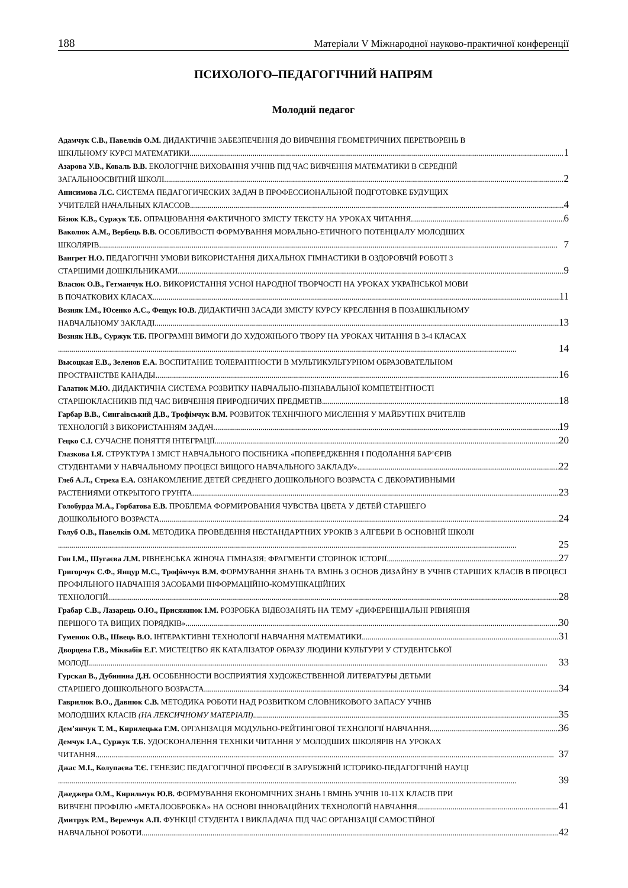188 Матеріали V Міжнародної науково-практичної конференції
ПСИХОЛОГО–ПЕДАГОГІЧНИЙ НАПРЯМ
Молодий педагог
Адамчук С.В., Павелків О.М. ДИДАКТИЧНЕ ЗАБЕЗПЕЧЕННЯ ДО ВИВЧЕННЯ ГЕОМЕТРИЧНИХ ПЕРЕТВОРЕНЬ В
ШКІЛЬНОМУ КУРСІ МАТЕМАТИКИ 1
Азарова У.В., Коваль В.В. ЕКОЛОГІЧНЕ ВИХОВАННЯ УЧНІВ ПІД ЧАС ВИВЧЕННЯ МАТЕМАТИКИ В СЕРЕДНІЙ
ЗАГАЛЬНООСВІТНІЙ ШКОЛІ 2
Анисимова Л.С. СИСТЕМА ПЕДАГОГИЧЕСКИХ ЗАДАЧ В ПРОФЕССИОНАЛЬНОЙ ПОДГОТОВКЕ БУДУЩИХ
УЧИТЕЛЕЙ НАЧАЛЬНЫХ КЛАССОВ 4
Бізюк К.В., Суржук Т.Б. ОПРАЦЮВАННЯ ФАКТИЧНОГО ЗМІСТУ ТЕКСТУ НА УРОКАХ ЧИТАННЯ 6
Ваколюк А.М., Вербець В.В. ОСОБЛИВОСТІ ФОРМУВАННЯ МОРАЛЬНО-ЕТИЧНОГО ПОТЕНЦІАЛУ МОЛОДШИХ
ШКОЛЯРІВ 7
Вангрет Н.О. ПЕДАГОГІЧНІ УМОВИ ВИКОРИСТАННЯ ДИХАЛЬНОХ ГІМНАСТИКИ В ОЗДОРОВЧІЙ РОБОТІ З
СТАРШИМИ ДОШКІЛЬНИКАМИ 9
Власюк О.В., Гетманчук Н.О. ВИКОРИСТАННЯ УСНОЇ НАРОДНОЇ ТВОРЧОСТІ НА УРОКАХ УКРАЇНСЬКОЇ МОВИ
В ПОЧАТКОВИХ КЛАСАХ 11
Возняк І.М., Юсенко А.С., Фещук Ю.В. ДИДАКТИЧНІ ЗАСАДИ ЗМІСТУ КУРСУ КРЕСЛЕННЯ В ПОЗАШКІЛЬНОМУ
НАВЧАЛЬНОМУ ЗАКЛАДІ 13
Возняк Н.В., Суржук Т.Б. ПРОГРАМНІ ВИМОГИ ДО ХУДОЖНЬОГО ТВОРУ НА УРОКАХ ЧИТАННЯ В 3-4 КЛАСАХ
14
Высоцкая Е.В., Зеленов Е.А. ВОСПИТАНИЕ ТОЛЕРАНТНОСТИ В МУЛЬТИКУЛЬТУРНОМ ОБРАЗОВАТЕЛЬНОМ
ПРОСТРАНСТВЕ КАНАДЫ 16
Галатюк М.Ю. ДИДАКТИЧНА СИСТЕМА РОЗВИТКУ НАВЧАЛЬНО-ПІЗНАВАЛЬНОЇ КОМПЕТЕНТНОСТІ
СТАРШОКЛАСНИКІВ ПІД ЧАС ВИВЧЕННЯ ПРИРОДНИЧИХ ПРЕДМЕТІВ 18
Гарбар В.В., Сингаївський Д.В., Трофімчук В.М. РОЗВИТОК ТЕХНІЧНОГО МИСЛЕННЯ У МАЙБУТНІХ ВЧИТЕЛІВ
ТЕХНОЛОГІЙ З ВИКОРИСТАННЯМ ЗАДАЧ 19
Гецко С.І. СУЧАСНЕ ПОНЯТТЯ ІНТЕГРАЦІЇ 20
Глазкова І.Я. СТРУКТУРА І ЗМІСТ НАВЧАЛЬНОГО ПОСІБНИКА «ПОПЕРЕДЖЕННЯ І ПОДОЛАННЯ БАР’ЄРІВ
СТУДЕНТАМИ У НАВЧАЛЬНОМУ ПРОЦЕСІ ВИЩОГО НАВЧАЛЬНОГО ЗАКЛАДУ» 22
Глеб А.Л., Стреха Е.А. ОЗНАКОМЛЕНИЕ ДЕТЕЙ СРЕДНЕГО ДОШКОЛЬНОГО ВОЗРАСТА С ДЕКОРАТИВНЫМИ
РАСТЕНИЯМИ ОТКРЫТОГО ГРУНТА 23
Голобурда М.А., Горбатова Е.В. ПРОБЛЕМА ФОРМИРОВАНИЯ ЧУВСТВА ЦВЕТА У ДЕТЕЙ СТАРШЕГО
ДОШКОЛЬНОГО ВОЗРАСТА 24
Голуб О.В., Павелків О.М. МЕТОДИКА ПРОВЕДЕННЯ НЕСТАНДАРТНИХ УРОКІВ З АЛГЕБРИ В ОСНОВНІЙ ШКОЛІ
25
Гон І.М., Шугаєва Л.М. РІВНЕНСЬКА ЖІНОЧА ГІМНАЗІЯ: ФРАГМЕНТИ СТОРІНОК ІСТОРІЇ 27
Григорчук С.Ф., Янцур М.С., Трофімчук В.М. ФОРМУВАННЯ ЗНАНЬ ТА ВМІНЬ З ОСНОВ ДИЗАЙНУ В УЧНІВ СТАРШИХ КЛАСІВ В ПРОЦЕСІ ПРОФІЛЬНОГО НАВЧАННЯ ЗАСОБАМИ ІНФОРМАЦІЙНО-КОМУНІКАЦІЙНИХ
ТЕХНОЛОГІЙ 28
Грабар С.В., Лазарець О.Ю., Присяжнюк І.М. РОЗРОБКА ВІДЕОЗАНЯТЬ НА ТЕМУ «ДИФЕРЕНЦІАЛЬНІ РІВНЯННЯ
ПЕРШОГО ТА ВИЩИХ ПОРЯДКІВ» 30
Гуменюк О.В., Швець В.О. ІНТЕРАКТИВНІ ТЕХНОЛОГІЇ НАВЧАННЯ МАТЕМАТИКИ 31
Дворцева Г.В., Міквабія Е.Г. МИСТЕЦТВО ЯК КАТАЛІЗАТОР ОБРАЗУ ЛЮДИНИ КУЛЬТУРИ У СТУДЕНТСЬКОЇ
МОЛОДІ 33
Гурская В., Дубинина Д.Н. ОСОБЕННОСТИ ВОСПРИЯТИЯ ХУДОЖЕСТВЕННОЙ ЛИТЕРАТУРЫ ДЕТЬМИ
СТАРШЕГО ДОШКОЛЬНОГО ВОЗРАСТА 34
Гаврилюк В.О., Давнюк С.В. МЕТОДИКА РОБОТИ НАД РОЗВИТКОМ СЛОВНИКОВОГО ЗАПАСУ УЧНІВ
МОЛОДШИХ КЛАСІВ (НА ЛЕКСИЧНОМУ МАТЕРІАЛІ) 35
Дем’янчук Т. М., Кирилецька Г.М. ОРГАНІЗАЦІЯ МОДУЛЬНО-РЕЙТИНГОВОЇ ТЕХНОЛОГІЇ НАВЧАННЯ 36
Демчук І.А., Суржук Т.Б. УДОСКОНАЛЕННЯ ТЕХНІКИ ЧИТАННЯ У МОЛОДШИХ ШКОЛЯРІВ НА УРОКАХ
ЧИТАННЯ 37
Джас М.І., Колупаєва Т.Є. ГЕНЕЗИС ПЕДАГОГІЧНОЇ ПРОФЕСІЇ В ЗАРУБІЖНІЙ ІСТОРИКО-ПЕДАГОГІЧНІЙ НАУЦІ
39
Джеджера О.М., Кирильчук Ю.В. ФОРМУВАННЯ ЕКОНОМІЧНИХ ЗНАНЬ І ВМІНЬ УЧНІВ 10-11Х КЛАСІВ ПРИ
ВИВЧЕНІ ПРОФІЛЮ «МЕТАЛООБРОБКА» НА ОСНОВІ ІННОВАЦІЙНИХ ТЕХНОЛОГІЙ НАВЧАННЯ 41
Дмитрук Р.М., Веремчук А.П. ФУНКЦІЇ СТУДЕНТА І ВИКЛАДАЧА ПІД ЧАС ОРГАНІЗАЦІЇ САМОСТІЙНОЇ
НАВЧАЛЬНОЇ РОБОТИ 42